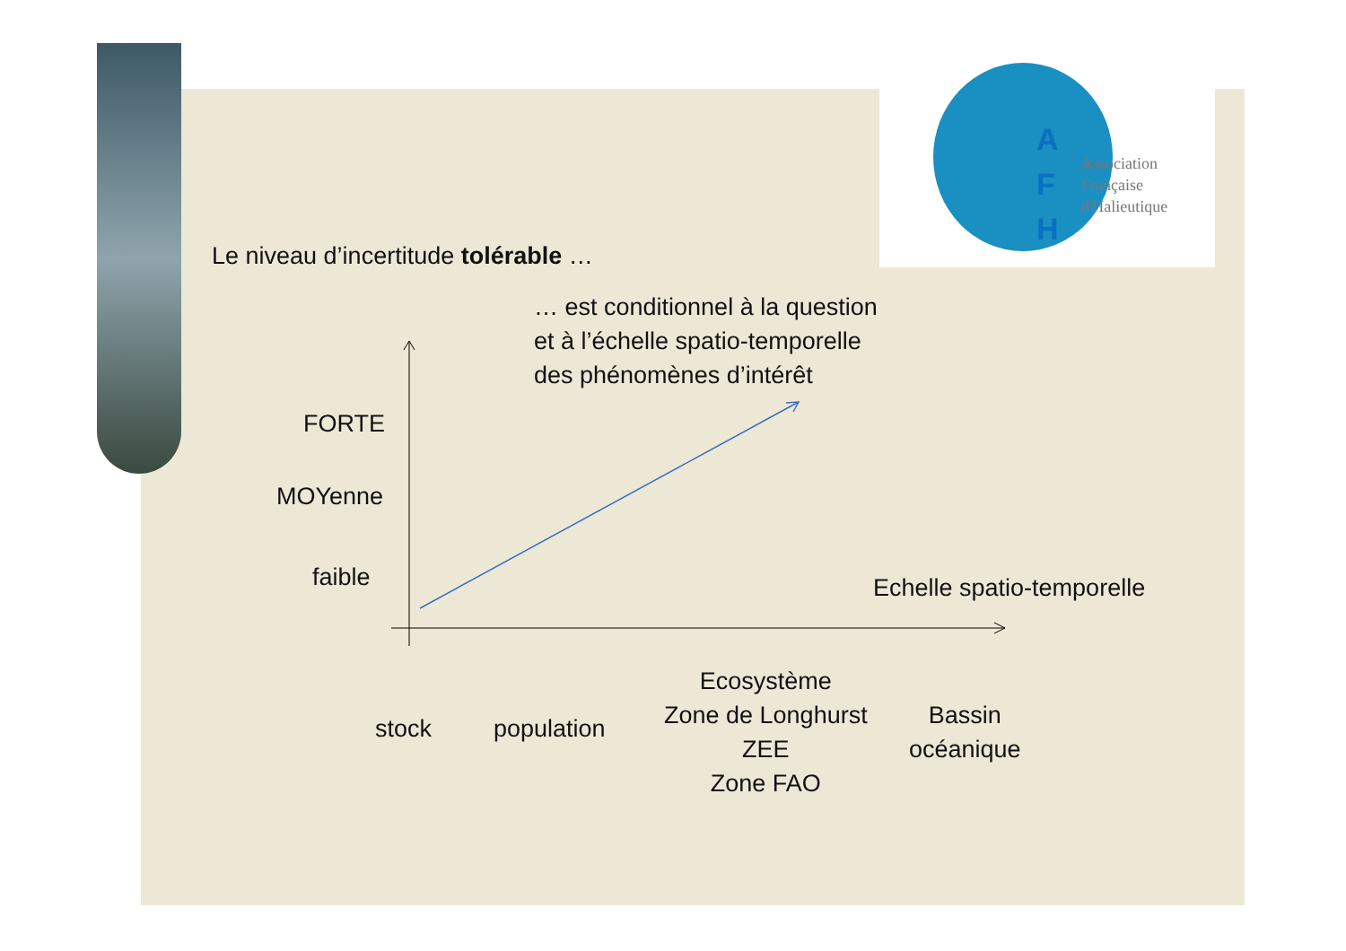A
F
H
Association
Française
d'Halieutique
Le niveau d’incertitude tolérable …
… est conditionnel à la question
et à l’échelle spatio-temporelle
des phénomènes d’intérêt
FORTE
MOYenne
faible Echelle spatio-temporelle
stock population
Ecosystème
Zone de Longhurst
ZEE
Zone FAO
Bassin
océanique